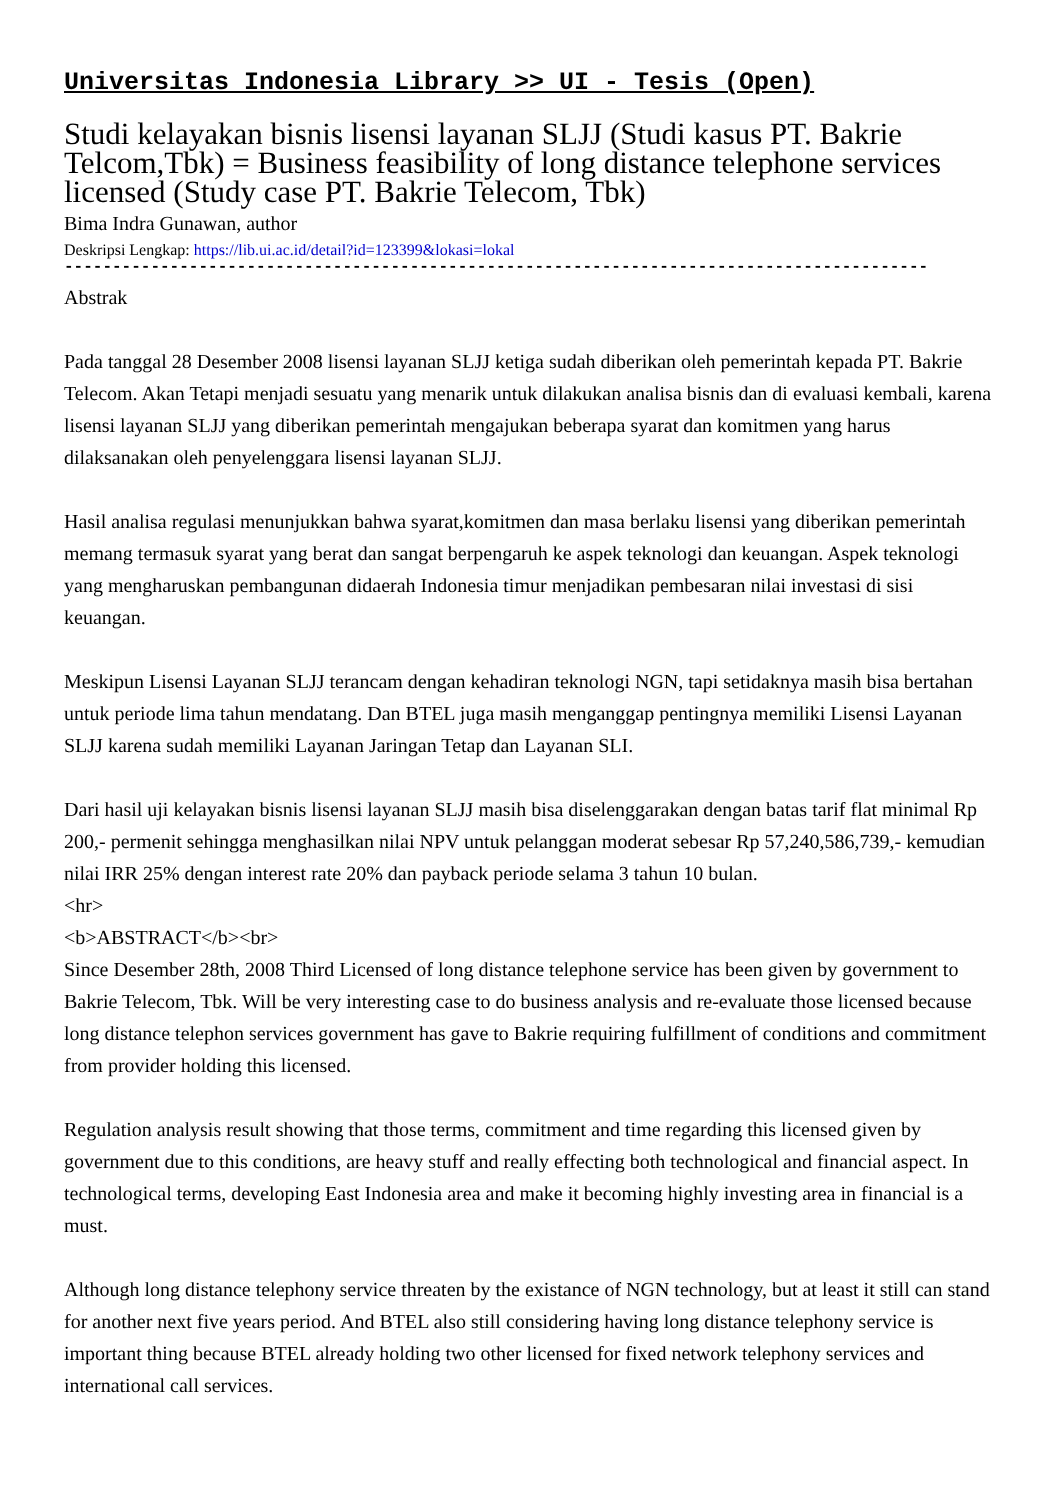Universitas Indonesia Library >> UI - Tesis (Open)
Studi kelayakan bisnis lisensi layanan SLJJ (Studi kasus PT. Bakrie Telcom,Tbk) = Business feasibility of long distance telephone services licensed (Study case PT. Bakrie Telecom, Tbk)
Bima Indra Gunawan, author
Deskripsi Lengkap: https://lib.ui.ac.id/detail?id=123399&lokasi=lokal
------------------------------------------------------------------------------------------
Abstrak
Pada tanggal 28 Desember 2008 lisensi layanan SLJJ ketiga sudah diberikan oleh pemerintah kepada PT. Bakrie Telecom. Akan Tetapi menjadi sesuatu yang menarik untuk dilakukan analisa bisnis dan di evaluasi kembali, karena lisensi layanan SLJJ yang diberikan pemerintah mengajukan beberapa syarat dan komitmen yang harus dilaksanakan oleh penyelenggara lisensi layanan SLJJ.
Hasil analisa regulasi menunjukkan bahwa syarat,komitmen dan masa berlaku lisensi yang diberikan pemerintah memang termasuk syarat yang berat dan sangat berpengaruh ke aspek teknologi dan keuangan. Aspek teknologi yang mengharuskan pembangunan didaerah Indonesia timur menjadikan pembesaran nilai investasi di sisi keuangan.
Meskipun Lisensi Layanan SLJJ terancam dengan kehadiran teknologi NGN, tapi setidaknya masih bisa bertahan untuk periode lima tahun mendatang. Dan BTEL juga masih menganggap pentingnya memiliki Lisensi Layanan SLJJ karena sudah memiliki Layanan Jaringan Tetap dan Layanan SLI.
Dari hasil uji kelayakan bisnis lisensi layanan SLJJ masih bisa diselenggarakan dengan batas tarif flat minimal Rp 200,- permenit sehingga menghasilkan nilai NPV untuk pelanggan moderat sebesar Rp 57,240,586,739,- kemudian nilai IRR 25% dengan interest rate 20% dan payback periode selama 3 tahun 10 bulan.
<hr>
<b>ABSTRACT</b><br>
Since Desember 28th, 2008 Third Licensed of long distance telephone service has been given by government to Bakrie Telecom, Tbk. Will be very interesting case to do business analysis and re-evaluate those licensed because long distance telephon services government has gave to Bakrie requiring fulfillment of conditions and commitment from provider holding this licensed.
Regulation analysis result showing that those terms, commitment and time regarding this licensed given by government due to this conditions, are heavy stuff and really effecting both technological and financial aspect. In technological terms, developing East Indonesia area and make it becoming highly investing area in financial is a must.
Although long distance telephony service threaten by the existance of NGN technology, but at least it still can stand for another next five years period. And BTEL also still considering having long distance telephony service is important thing because BTEL already holding two other licensed for fixed network telephony services and international call services.